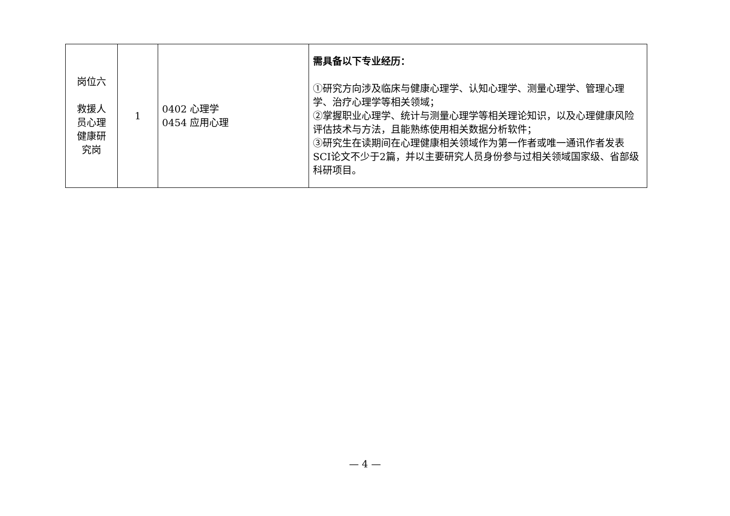| 岗位六 救援人 员心理 健康研 究岗 | 1 | 0402 心理学 0454 应用心理 | 需具备以下专业经历： ①研究方向涉及临床与健康心理学、认知心理学、测量心理学、管理心理学、治疗心理学等相关领域； ②掌握职业心理学、统计与测量心理学等相关理论知识，以及心理健康风险评估技术与方法，且能熟练使用相关数据分析软件； ③研究生在读期间在心理健康相关领域作为第一作者或唯一通讯作者发表SCI论文不少于2篇，并以主要研究人员身份参与过相关领域国家级、省部级科研项目。 |
— 4 —